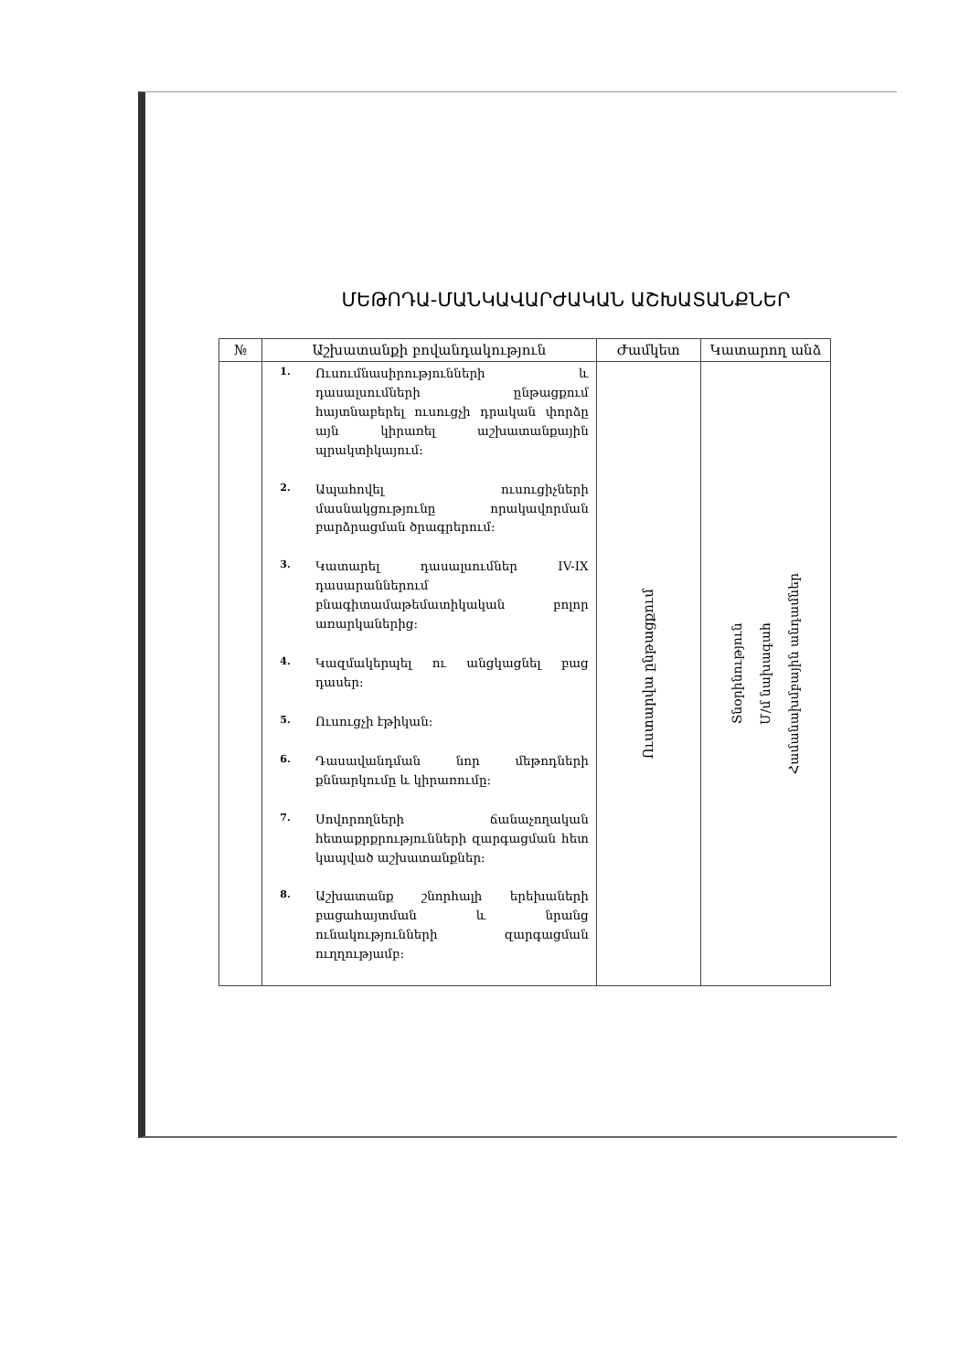ՄԵԹՈԴԱ-ՄԱՆԿԱՎԱՐԺԱԿԱՆ ԱՇԽԱՏԱՆՔՆԵՐ
| № | Աշխատանքի բովանդակություն | Ժամկետ | Կատարող անձ |
| --- | --- | --- | --- |
| | 1. Ուսումնասիրությունների և դասալսումների ընթացքում հայտնաբերել ուսուցչի դրական փորձը այն կիրառել աշխատանքային պրակտիկայում: 2. Ապահովել ուսուցիչների մասնակցությունը որակավորման բարձրացման ծրագրերում: 3. Կատարել դասալսումներ IV-IX դասարաններում բնագիտամաթեմատիկական բոլոր առարկաներից: 4. Կազմակերպել ու անցկացնել բաց դասեր: 5. Ուսուցչի էթիկան: 6. Դասավանդման նոր մեթոդների քննարկումը և կիրառումը: 7. Սովորողների ճանաչողական հետաքրքրությունների զարգացման հետ կապված աշխատանքներ: 8. Աշխատանք շնորհալի երեխաների բացահայտման և նրանց ունակությունների զարգացման ուղղությամբ: | Ուստարվա ընթացքում | Տնօրինություն Մ/մ նախագահ Համանախմբային անդամներ |